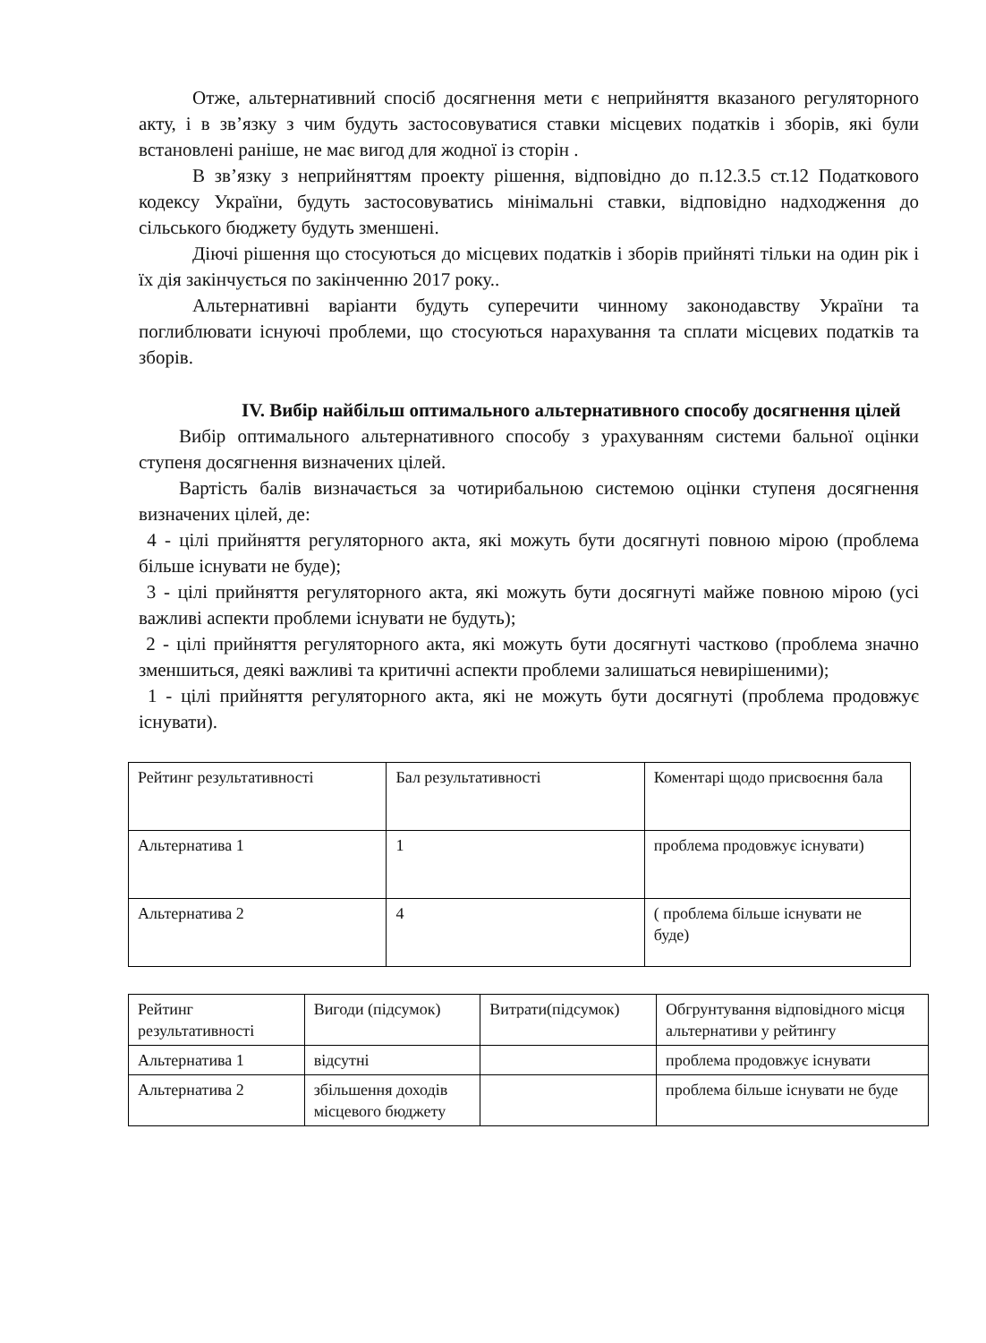Отже, альтернативний спосіб досягнення мети є неприйняття вказаного регуляторного акту, і в зв’язку з чим будуть застосовуватися ставки місцевих податків і зборів, які були встановлені раніше, не має вигод для жодної із сторін .
В зв’язку з неприйняттям проекту рішення, відповідно до п.12.3.5 ст.12 Податкового кодексу України, будуть застосовуватись мінімальні ставки, відповідно надходження до сільського бюджету будуть зменшені.
Діючі рішення що стосуються до місцевих податків і зборів прийняті тільки на один рік і їх дія закінчується по закінченню 2017 року..
Альтернативні варіанти будуть суперечити чинному законодавству України та поглиблювати існуючі проблеми, що стосуються нарахування та сплати місцевих податків та зборів.
IV. Вибір найбільш оптимального альтернативного способу досягнення цілей
Вибір оптимального альтернативного способу з урахуванням системи бальної оцінки ступеня досягнення визначених цілей.
Вартість балів визначається за чотирибальною системою оцінки ступеня досягнення визначених цілей, де:
4 - цілі прийняття регуляторного акта, які можуть бути досягнуті повною мірою (проблема більше існувати не буде);
3 - цілі прийняття регуляторного акта, які можуть бути досягнуті майже повною мірою (усі важливі аспекти проблеми існувати не будуть);
2 - цілі прийняття регуляторного акта, які можуть бути досягнуті частково (проблема значно зменшиться, деякі важливі та критичні аспекти проблеми залишаться невирішеними);
1 - цілі прийняття регуляторного акта, які не можуть бути досягнуті (проблема продовжує існувати).
| Рейтинг результативності | Бал результативності | Коментарі щодо присвоєння бала |
| Альтернатива 1 | 1 | проблема продовжує існувати) |
| Альтернатива 2 | 4 | ( проблема більше існувати не буде) |
| Рейтинг результативності | Вигоди (підсумок) | Витрати(підсумок) | Обгрунтування відповідного місця альтернативи у рейтингу |
| Альтернатива 1 | відсутні | | проблема продовжує існувати |
| Альтернатива 2 | збільшення доходів місцевого бюджету | | проблема більше існувати не буде |